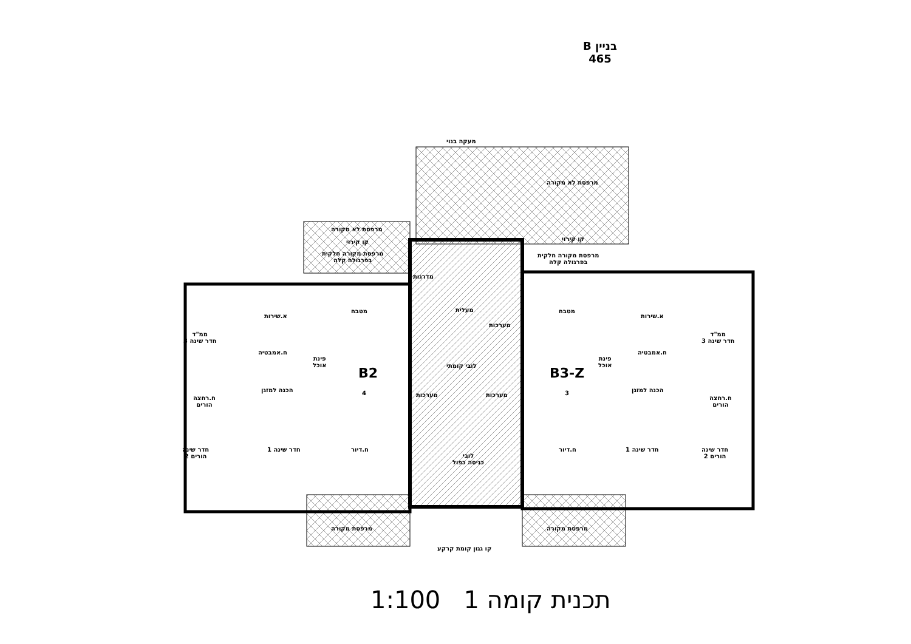בניין B
465
מעקה בנוי
מרפסת לא מקורה
מרפסת לא מקורה
קו קירוי
מרפסת מקורה חלקית
בפרגולה קלה
קו קירוי
מרפסת מקורה חלקית
בפרגולה קלה
מדרגות
מעלית
מערכות
מטבח מטבח
א.שירות א.שירות
ממ"ד
חדר שינה 3
ממ"ד
חדר שינה 3
ח.אמבטיה ח.אמבטיה
פינת
אוכל
פינת
אוכל
לובי קומתי
B2 B3-Z
4 3
הכנה למזגן הכנה למזגן
מערכות מערכות
ח.רחצה
הורים
ח.רחצה
הורים
חדר שינה
הורים 2
חדר שינה 1 ח.דיור
לובי
כניסה כפול
ח.דיור חדר שינה 1
חדר שינה
הורים 2
מרפסת מקורה מרפסת מקורה
קו גגון קומת קרקע
תכנית קומה 1 1:100